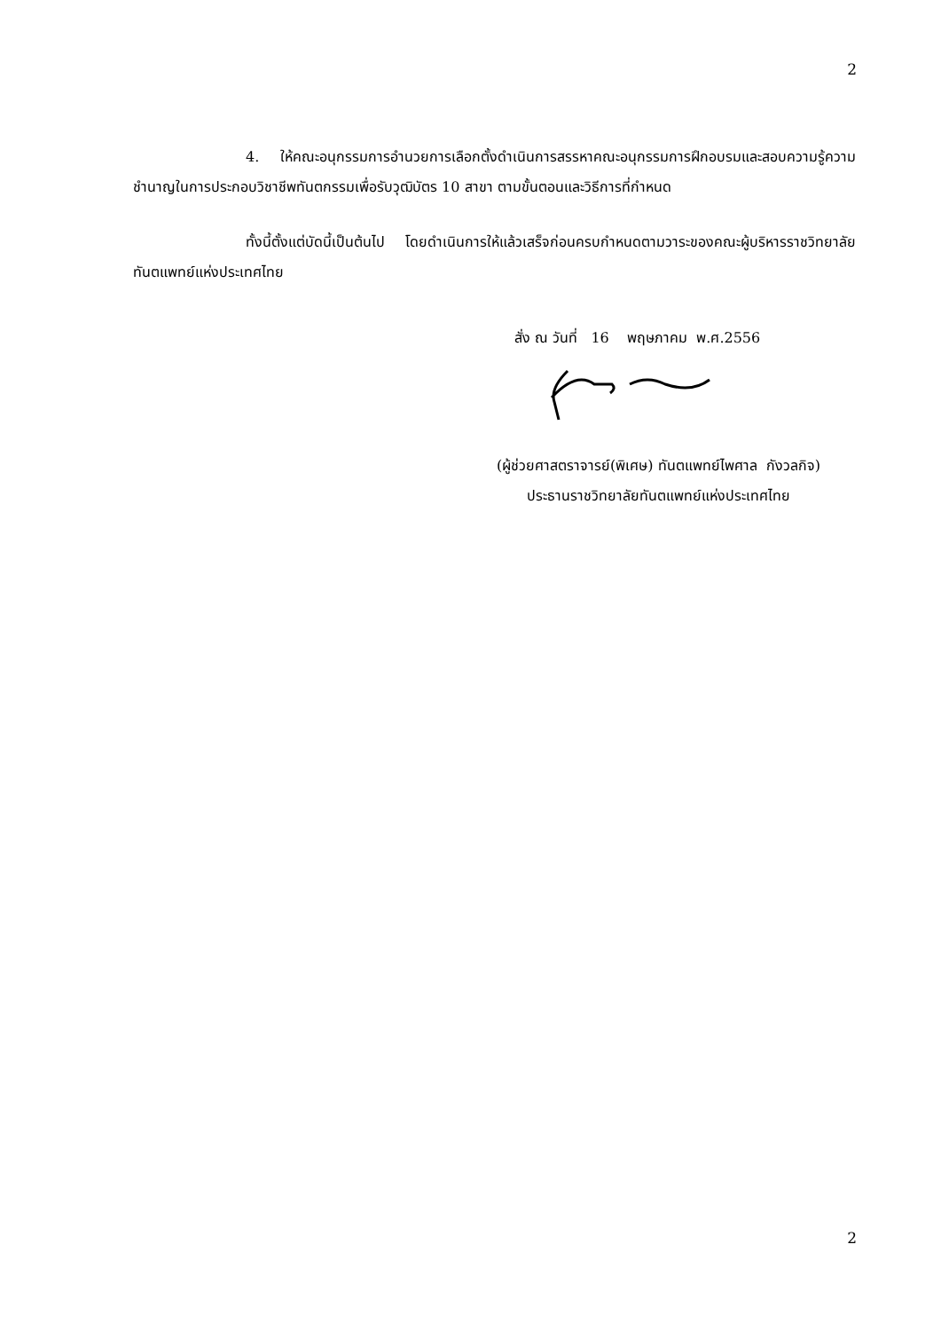2
4. ให้คณะอนุกรรมการอำนวยการเลือกตั้งดำเนินการสรรหาคณะอนุกรรมการฝึกอบรมและสอบความรู้ความชำนาญในการประกอบวิชาชีพทันตกรรมเพื่อรับวุฒิบัตร 10 สาขา ตามขั้นตอนและวิธีการที่กำหนด
ทั้งนี้ตั้งแต่บัดนี้เป็นต้นไป โดยดำเนินการให้แล้วเสร็จก่อนครบกำหนดตามวาระของคณะผู้บริหารราชวิทยาลัยทันตแพทย์แห่งประเทศไทย
สั่ง ณ วันที่ 16 พฤษภาคม พ.ศ.2556
(ผู้ช่วยศาสตราจารย์(พิเศษ) ทันตแพทย์ไพศาล กังวลกิจ)
ประธานราชวิทยาลัยทันตแพทย์แห่งประเทศไทย
2